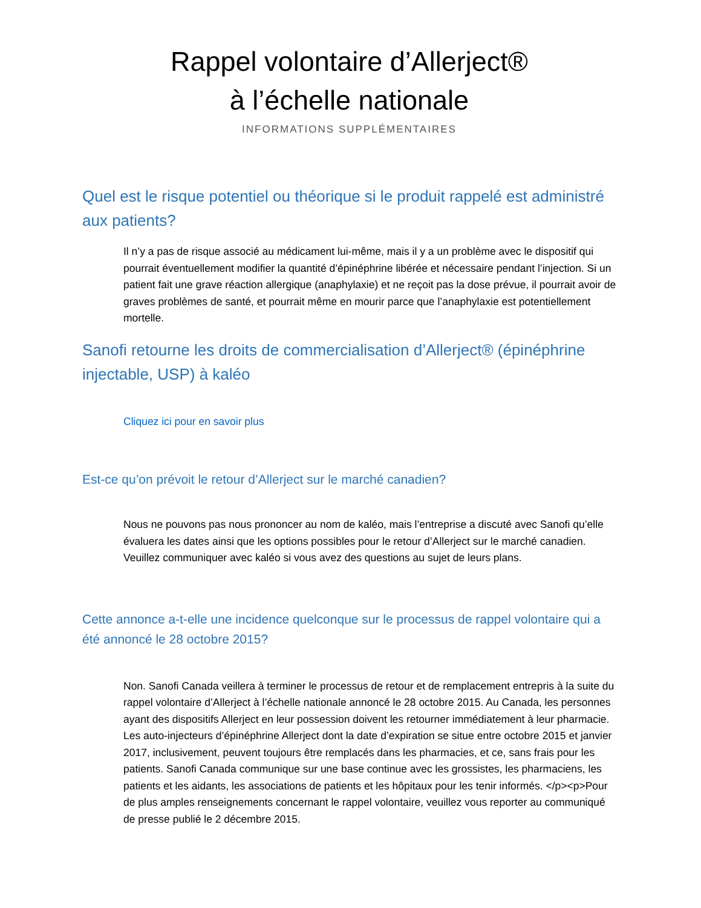Rappel volontaire d’Allerject®
à l’échelle nationale
INFORMATIONS SUPPLÉMENTAIRES
Quel est le risque potentiel ou théorique si le produit rappelé est administré aux patients?
Il n’y a pas de risque associé au médicament lui-même, mais il y a un problème avec le dispositif qui pourrait éventuellement modifier la quantité d’épinéphrine libérée et nécessaire pendant l’injection. Si un patient fait une grave réaction allergique (anaphylaxie) et ne reçoit pas la dose prévue, il pourrait avoir de graves problèmes de santé, et pourrait même en mourir parce que l’anaphylaxie est potentiellement mortelle.
Sanofi retourne les droits de commercialisation d’Allerject® (épinéphrine injectable, USP) à kaléo
Cliquez ici pour en savoir plus
Est-ce qu’on prévoit le retour d’Allerject sur le marché canadien?
Nous ne pouvons pas nous prononcer au nom de kaléo, mais l’entreprise a discuté avec Sanofi qu’elle évaluera les dates ainsi que les options possibles pour le retour d’Allerject sur le marché canadien. Veuillez communiquer avec kaléo si vous avez des questions au sujet de leurs plans.
Cette annonce a-t-elle une incidence quelconque sur le processus de rappel volontaire qui a été annoncé le 28 octobre 2015?
Non. Sanofi Canada veillera à terminer le processus de retour et de remplacement entrepris à la suite du rappel volontaire d’Allerject à l’échelle nationale annoncé le 28 octobre 2015. Au Canada, les personnes ayant des dispositifs Allerject en leur possession doivent les retourner immédiatement à leur pharmacie. Les auto-injecteurs d’épinéphrine Allerject dont la date d’expiration se situe entre octobre 2015 et janvier 2017, inclusivement, peuvent toujours être remplacés dans les pharmacies, et ce, sans frais pour les patients. Sanofi Canada communique sur une base continue avec les grossistes, les pharmaciens, les patients et les aidants, les associations de patients et les hôpitaux pour les tenir informés. </p><p>Pour de plus amples renseignements concernant le rappel volontaire, veuillez vous reporter au communiqué de presse publié le 2 décembre 2015.